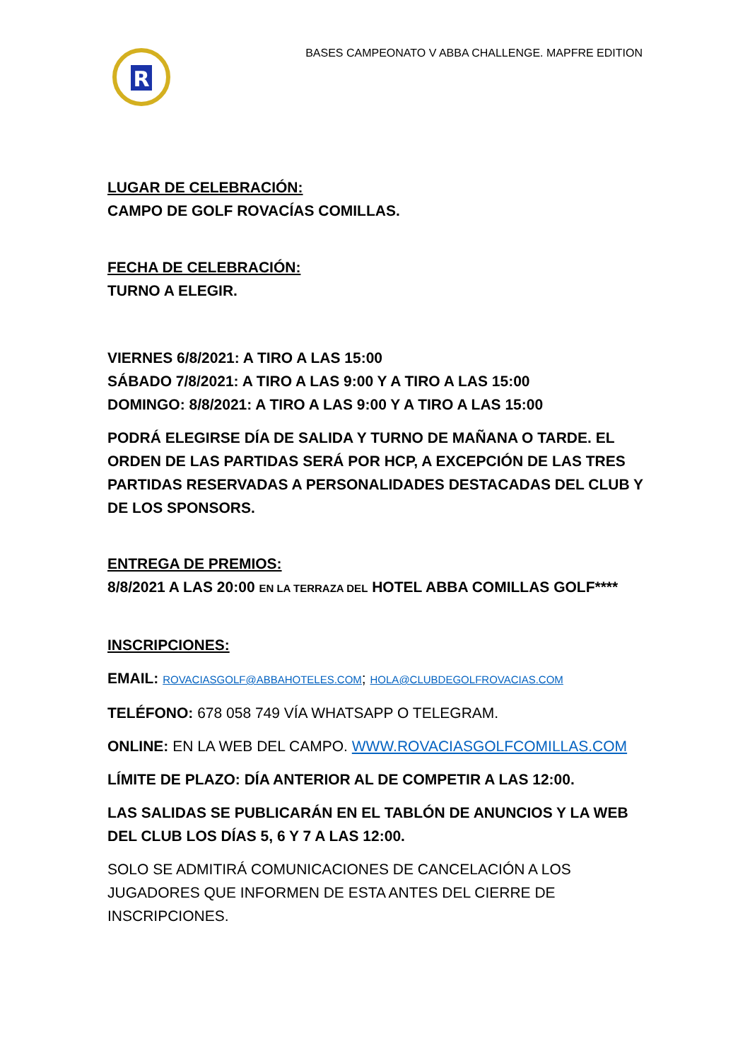R
BASES CAMPEONATO V ABBA CHALLENGE. MAPFRE EDITION
LUGAR DE CELEBRACIÓN:
CAMPO DE GOLF ROVACÍAS COMILLAS.
FECHA DE CELEBRACIÓN:
TURNO A ELEGIR.
VIERNES 6/8/2021: A TIRO A LAS 15:00
SÁBADO 7/8/2021: A TIRO A LAS 9:00 Y A TIRO A LAS 15:00
DOMINGO: 8/8/2021: A TIRO A LAS 9:00 Y A TIRO A LAS 15:00
PODRÁ ELEGIRSE DÍA DE SALIDA Y TURNO DE MAÑANA O TARDE. EL ORDEN DE LAS PARTIDAS SERÁ POR HCP, A EXCEPCIÓN DE LAS TRES PARTIDAS RESERVADAS A PERSONALIDADES DESTACADAS DEL CLUB Y DE LOS SPONSORS.
ENTREGA DE PREMIOS:
8/8/2021 A LAS 20:00 EN LA TERRAZA DEL HOTEL ABBA COMILLAS GOLF****
INSCRIPCIONES:
EMAIL: ROVACIASGOLF@ABBAHOTELES.COM; HOLA@CLUBDEGOLFROVACIAS.COM
TELÉFONO: 678 058 749 VÍA WHATSAPP O TELEGRAM.
ONLINE: EN LA WEB DEL CAMPO. WWW.ROVACIASGOLFCOMILLAS.COM
LÍMITE DE PLAZO: DÍA ANTERIOR AL DE COMPETIR A LAS 12:00.
LAS SALIDAS SE PUBLICARÁN EN EL TABLÓN DE ANUNCIOS Y LA WEB DEL CLUB LOS DÍAS 5, 6 Y 7 A LAS 12:00.
SOLO SE ADMITIRÁ COMUNICACIONES DE CANCELACIÓN A LOS
JUGADORES QUE INFORMEN DE ESTA ANTES DEL CIERRE DE
INSCRIPCIONES.